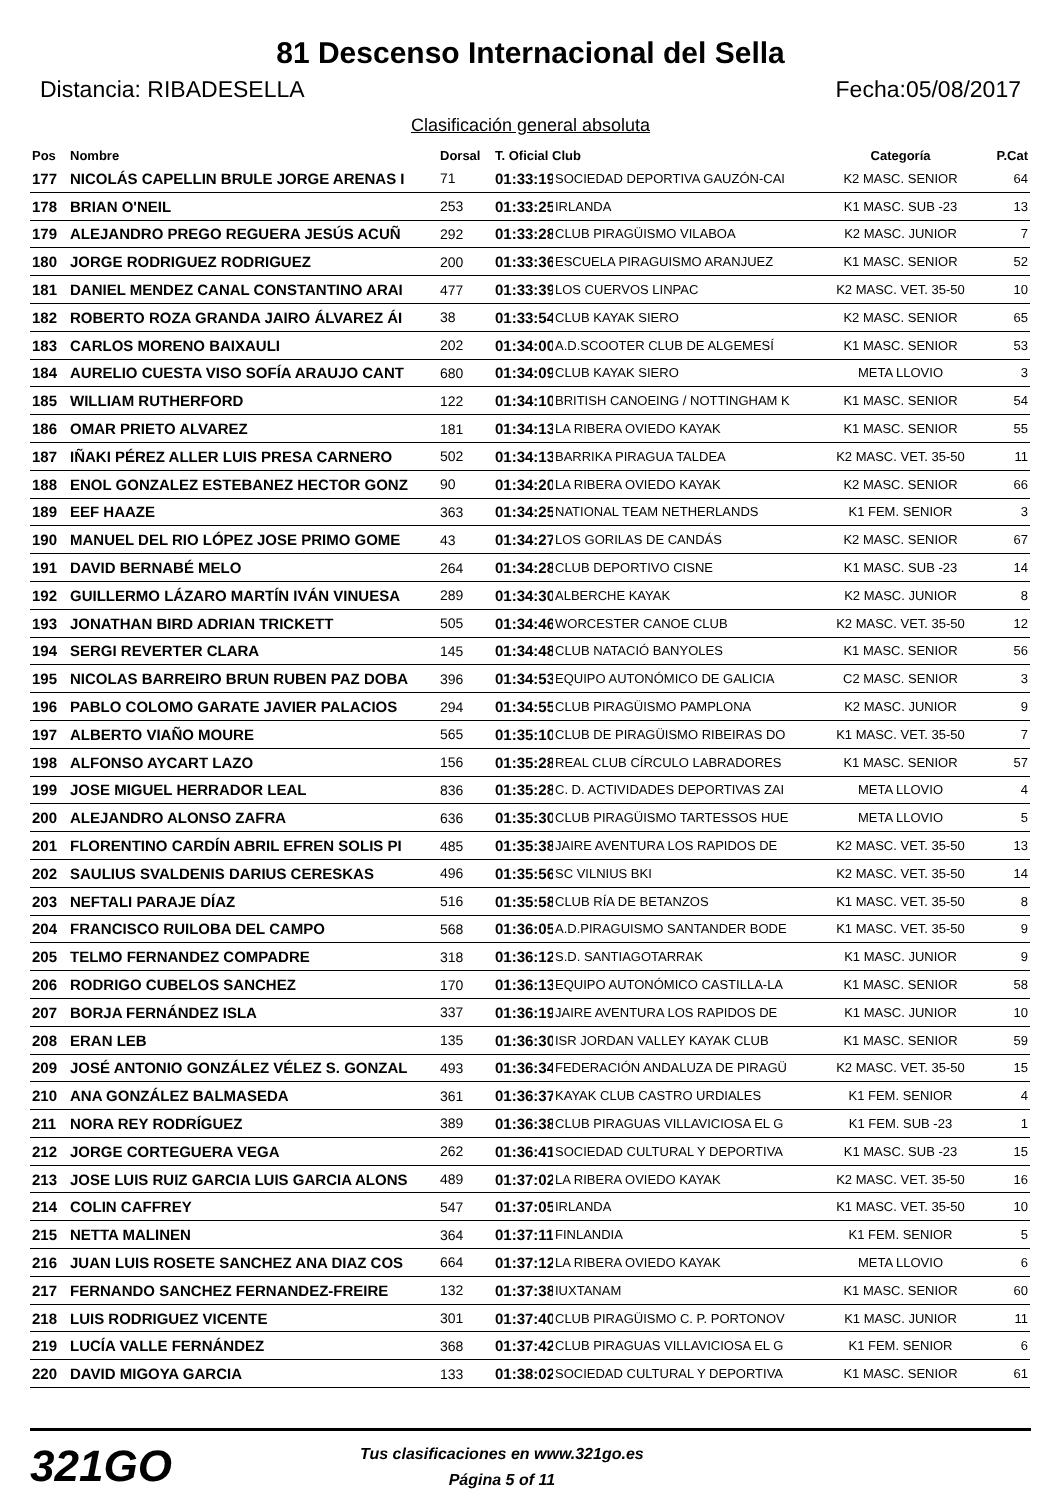81 Descenso Internacional del Sella
Distancia: RIBADESELLA Fecha:05/08/2017
Clasificación general absoluta
| Pos | Nombre | Dorsal | T. Oficial Club | | Categoría | P.Cat |
| --- | --- | --- | --- | --- | --- | --- |
| 177 | NICOLÁS CAPELLIN BRULE JORGE ARENAS I | 71 | 01:33:19 | SOCIEDAD DEPORTIVA GAUZÓN-CAI | K2 MASC. SENIOR | 64 |
| 178 | BRIAN O'NEIL | 253 | 01:33:25 | IRLANDA | K1 MASC. SUB -23 | 13 |
| 179 | ALEJANDRO PREGO REGUERA JESÚS ACUÑ | 292 | 01:33:28 | CLUB PIRAGÜISMO VILABOA | K2 MASC. JUNIOR | 7 |
| 180 | JORGE RODRIGUEZ RODRIGUEZ | 200 | 01:33:36 | ESCUELA PIRAGUISMO ARANJUEZ | K1 MASC. SENIOR | 52 |
| 181 | DANIEL MENDEZ CANAL CONSTANTINO ARAI | 477 | 01:33:39 | LOS CUERVOS LINPAC | K2 MASC. VET. 35-50 | 10 |
| 182 | ROBERTO ROZA GRANDA JAIRO ÁLVAREZ ÁI | 38 | 01:33:54 | CLUB KAYAK SIERO | K2 MASC. SENIOR | 65 |
| 183 | CARLOS MORENO BAIXAULI | 202 | 01:34:00 | A.D.SCOOTER CLUB DE ALGEMESÍ | K1 MASC. SENIOR | 53 |
| 184 | AURELIO CUESTA VISO SOFÍA ARAUJO CANT | 680 | 01:34:09 | CLUB KAYAK SIERO | META LLOVIO | 3 |
| 185 | WILLIAM RUTHERFORD | 122 | 01:34:10 | BRITISH CANOEING / NOTTINGHAM K | K1 MASC. SENIOR | 54 |
| 186 | OMAR PRIETO ALVAREZ | 181 | 01:34:13 | LA RIBERA OVIEDO KAYAK | K1 MASC. SENIOR | 55 |
| 187 | IÑAKI PÉREZ ALLER LUIS PRESA CARNERO | 502 | 01:34:13 | BARRIKA PIRAGUA TALDEA | K2 MASC. VET. 35-50 | 11 |
| 188 | ENOL GONZALEZ ESTEBANEZ HECTOR GONZ | 90 | 01:34:20 | LA RIBERA OVIEDO KAYAK | K2 MASC. SENIOR | 66 |
| 189 | EEF HAAZE | 363 | 01:34:25 | NATIONAL TEAM NETHERLANDS | K1 FEM. SENIOR | 3 |
| 190 | MANUEL DEL RIO LÓPEZ JOSE PRIMO GOME | 43 | 01:34:27 | LOS GORILAS DE CANDÁS | K2 MASC. SENIOR | 67 |
| 191 | DAVID BERNABÉ MELO | 264 | 01:34:28 | CLUB DEPORTIVO CISNE | K1 MASC. SUB -23 | 14 |
| 192 | GUILLERMO LÁZARO MARTÍN IVÁN VINUESA | 289 | 01:34:30 | ALBERCHE KAYAK | K2 MASC. JUNIOR | 8 |
| 193 | JONATHAN BIRD ADRIAN TRICKETT | 505 | 01:34:46 | WORCESTER CANOE CLUB | K2 MASC. VET. 35-50 | 12 |
| 194 | SERGI REVERTER CLARA | 145 | 01:34:48 | CLUB NATACIÓ BANYOLES | K1 MASC. SENIOR | 56 |
| 195 | NICOLAS BARREIRO BRUN RUBEN PAZ DOBA | 396 | 01:34:53 | EQUIPO AUTONÓMICO DE GALICIA | C2 MASC. SENIOR | 3 |
| 196 | PABLO COLOMO GARATE JAVIER PALACIOS | 294 | 01:34:55 | CLUB PIRAGÜISMO PAMPLONA | K2 MASC. JUNIOR | 9 |
| 197 | ALBERTO VIAÑO MOURE | 565 | 01:35:10 | CLUB DE PIRAGÜISMO RIBEIRAS DO | K1 MASC. VET. 35-50 | 7 |
| 198 | ALFONSO AYCART LAZO | 156 | 01:35:28 | REAL CLUB CÍRCULO LABRADORES | K1 MASC. SENIOR | 57 |
| 199 | JOSE MIGUEL HERRADOR LEAL | 836 | 01:35:28 | C. D. ACTIVIDADES DEPORTIVAS ZAI | META LLOVIO | 4 |
| 200 | ALEJANDRO ALONSO ZAFRA | 636 | 01:35:30 | CLUB PIRAGÜISMO TARTESSOS HUE | META LLOVIO | 5 |
| 201 | FLORENTINO CARDÍN ABRIL EFREN SOLIS PI | 485 | 01:35:38 | JAIRE AVENTURA LOS RAPIDOS DE | K2 MASC. VET. 35-50 | 13 |
| 202 | SAULIUS SVALDENIS DARIUS CERESKAS | 496 | 01:35:56 | SC VILNIUS BKI | K2 MASC. VET. 35-50 | 14 |
| 203 | NEFTALI PARAJE DÍAZ | 516 | 01:35:58 | CLUB RÍA DE BETANZOS | K1 MASC. VET. 35-50 | 8 |
| 204 | FRANCISCO RUILOBA DEL CAMPO | 568 | 01:36:05 | A.D.PIRAGUISMO SANTANDER BODE | K1 MASC. VET. 35-50 | 9 |
| 205 | TELMO FERNANDEZ COMPADRE | 318 | 01:36:12 | S.D. SANTIAGOTARRAK | K1 MASC. JUNIOR | 9 |
| 206 | RODRIGO CUBELOS SANCHEZ | 170 | 01:36:13 | EQUIPO AUTONÓMICO CASTILLA-LA | K1 MASC. SENIOR | 58 |
| 207 | BORJA FERNÁNDEZ ISLA | 337 | 01:36:19 | JAIRE AVENTURA LOS RAPIDOS DE | K1 MASC. JUNIOR | 10 |
| 208 | ERAN LEB | 135 | 01:36:30 | ISR JORDAN VALLEY KAYAK CLUB | K1 MASC. SENIOR | 59 |
| 209 | JOSÉ ANTONIO GONZÁLEZ VÉLEZ S. GONZAL | 493 | 01:36:34 | FEDERACIÓN ANDALUZA DE PIRAGÜ | K2 MASC. VET. 35-50 | 15 |
| 210 | ANA GONZÁLEZ BALMASEDA | 361 | 01:36:37 | KAYAK CLUB CASTRO URDIALES | K1 FEM. SENIOR | 4 |
| 211 | NORA REY RODRÍGUEZ | 389 | 01:36:38 | CLUB PIRAGUAS VILLAVICIOSA EL G | K1 FEM. SUB -23 | 1 |
| 212 | JORGE CORTEGUERA VEGA | 262 | 01:36:41 | SOCIEDAD CULTURAL Y DEPORTIVA | K1 MASC. SUB -23 | 15 |
| 213 | JOSE LUIS RUIZ GARCIA LUIS GARCIA ALONS | 489 | 01:37:02 | LA RIBERA OVIEDO KAYAK | K2 MASC. VET. 35-50 | 16 |
| 214 | COLIN CAFFREY | 547 | 01:37:05 | IRLANDA | K1 MASC. VET. 35-50 | 10 |
| 215 | NETTA MALINEN | 364 | 01:37:11 | FINLANDIA | K1 FEM. SENIOR | 5 |
| 216 | JUAN LUIS ROSETE SANCHEZ ANA DIAZ COS | 664 | 01:37:12 | LA RIBERA OVIEDO KAYAK | META LLOVIO | 6 |
| 217 | FERNANDO SANCHEZ FERNANDEZ-FREIRE | 132 | 01:37:38 | IUXTANAM | K1 MASC. SENIOR | 60 |
| 218 | LUIS RODRIGUEZ VICENTE | 301 | 01:37:40 | CLUB PIRAGÜISMO C. P. PORTONOV | K1 MASC. JUNIOR | 11 |
| 219 | LUCÍA VALLE FERNÁNDEZ | 368 | 01:37:42 | CLUB PIRAGUAS VILLAVICIOSA EL G | K1 FEM. SENIOR | 6 |
| 220 | DAVID MIGOYA GARCIA | 133 | 01:38:02 | SOCIEDAD CULTURAL Y DEPORTIVA | K1 MASC. SENIOR | 61 |
321GO
Tus clasificaciones en www.321go.es
Página 5 of 11